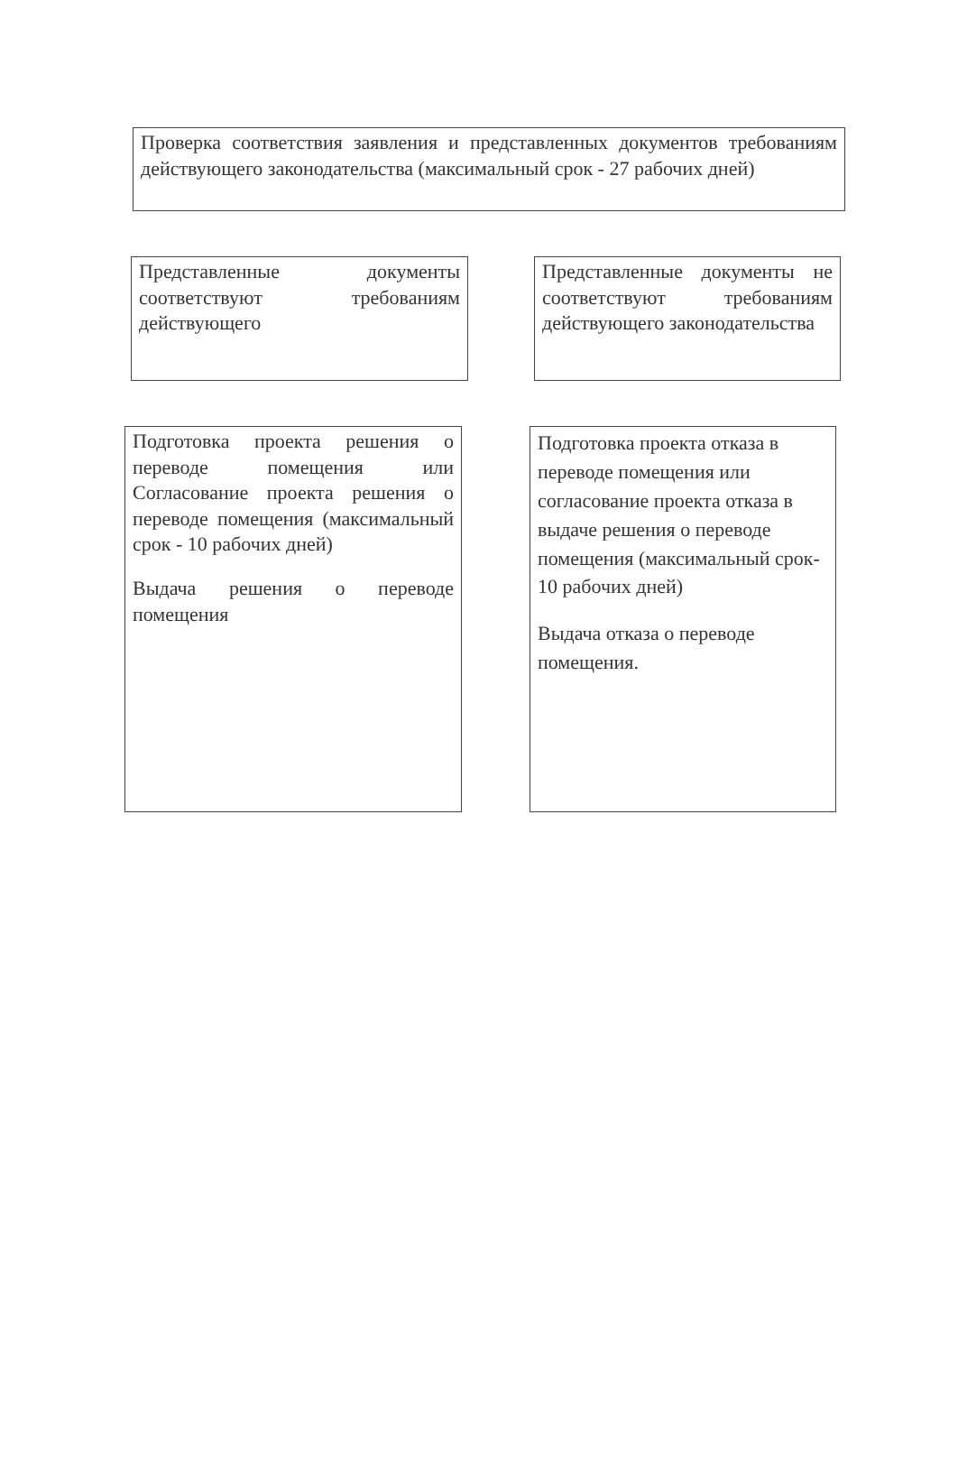Проверка соответствия заявления и представленных документов требованиям действующего законодательства (максимальный срок - 27 рабочих дней)
Представленные документы соответствуют требованиям действующего
Представленные документы не соответствуют требованиям действующего законодательства
Подготовка проекта решения о переводе помещения или Согласование проекта решения о переводе помещения (максимальный срок - 10 рабочих дней)
Выдача решения о переводе помещения
Подготовка проекта отказа в переводе помещения или согласование проекта отказа в выдаче решения о переводе помещения (максимальный срок- 10 рабочих дней)
Выдача отказа о переводе помещения.